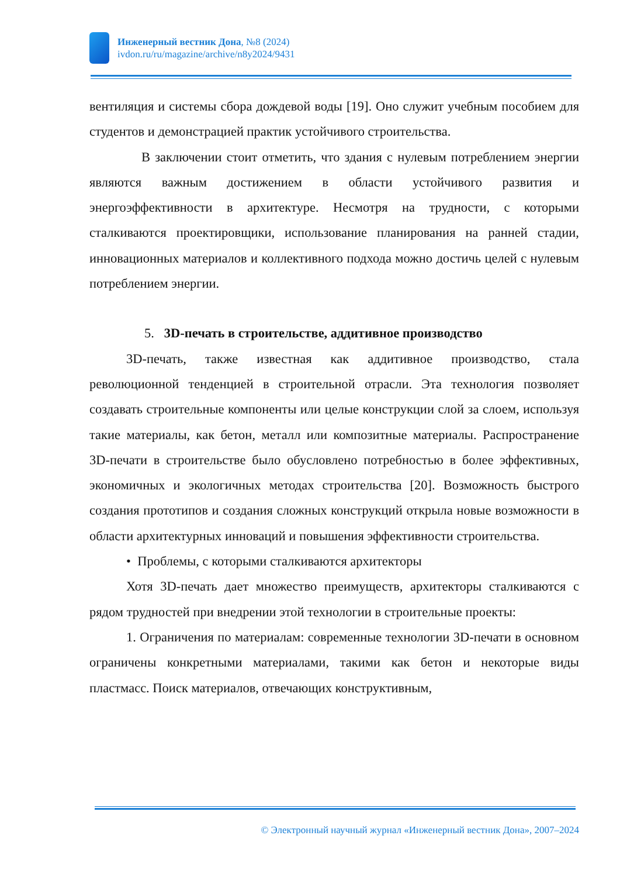Инженерный вестник Дона, №8 (2024)
ivdon.ru/ru/magazine/archive/n8y2024/9431
вентиляция и системы сбора дождевой воды [19]. Оно служит учебным пособием для студентов и демонстрацией практик устойчивого строительства.
В заключении стоит отметить, что здания с нулевым потреблением энергии являются важным достижением в области устойчивого развития и энергоэффективности в архитектуре. Несмотря на трудности, с которыми сталкиваются проектировщики, использование планирования на ранней стадии, инновационных материалов и коллективного подхода можно достичь целей с нулевым потреблением энергии.
5. 3D-печать в строительстве, аддитивное производство
3D-печать, также известная как аддитивное производство, стала революционной тенденцией в строительной отрасли. Эта технология позволяет создавать строительные компоненты или целые конструкции слой за слоем, используя такие материалы, как бетон, металл или композитные материалы. Распространение 3D-печати в строительстве было обусловлено потребностью в более эффективных, экономичных и экологичных методах строительства [20]. Возможность быстрого создания прототипов и создания сложных конструкций открыла новые возможности в области архитектурных инноваций и повышения эффективности строительства.
• Проблемы, с которыми сталкиваются архитекторы
Хотя 3D-печать дает множество преимуществ, архитекторы сталкиваются с рядом трудностей при внедрении этой технологии в строительные проекты:
1. Ограничения по материалам: современные технологии 3D-печати в основном ограничены конкретными материалами, такими как бетон и некоторые виды пластмасс. Поиск материалов, отвечающих конструктивным,
© Электронный научный журнал «Инженерный вестник Дона», 2007–2024